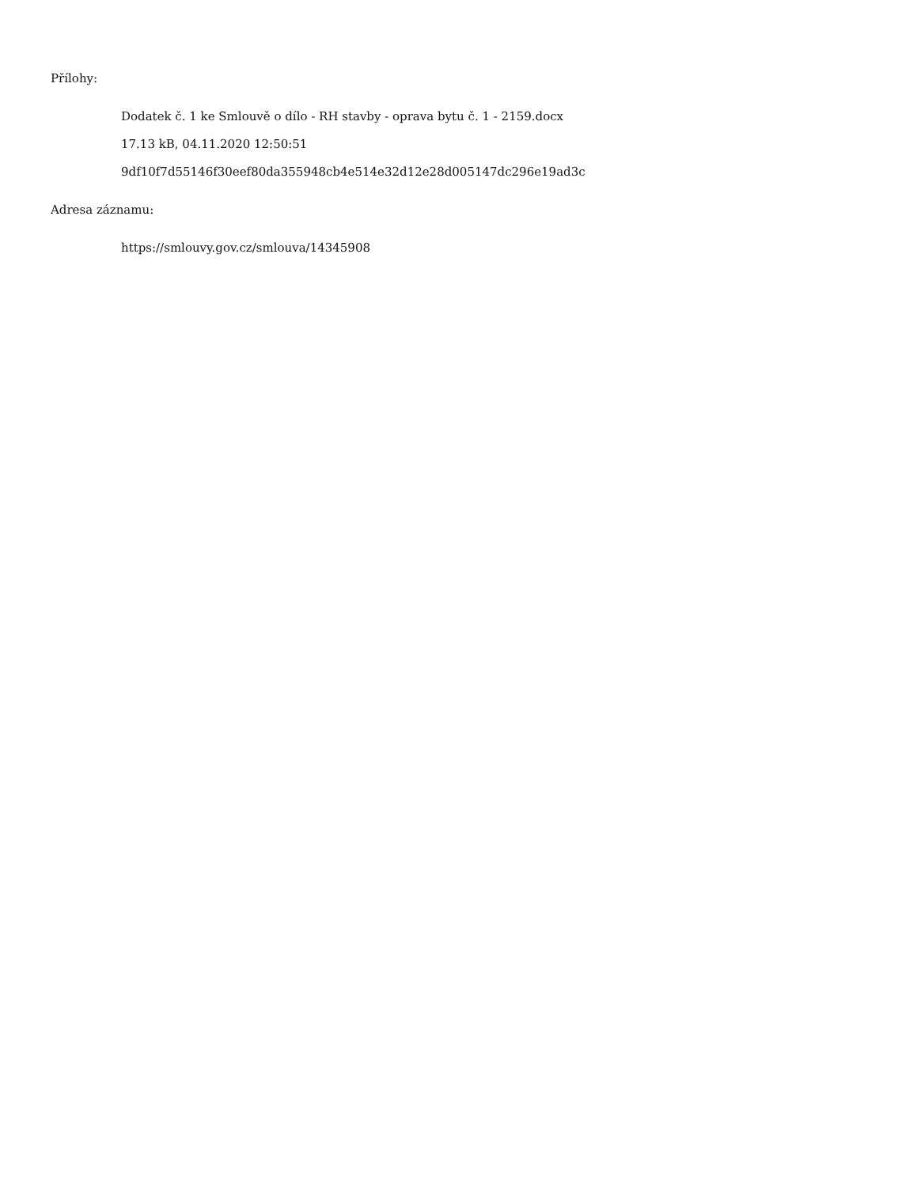Přílohy:
Dodatek č. 1 ke Smlouvě o dílo - RH stavby - oprava bytu č. 1 - 2159.docx
17.13 kB, 04.11.2020 12:50:51
9df10f7d55146f30eef80da355948cb4e514e32d12e28d005147dc296e19ad3c
Adresa záznamu:
https://smlouvy.gov.cz/smlouva/14345908